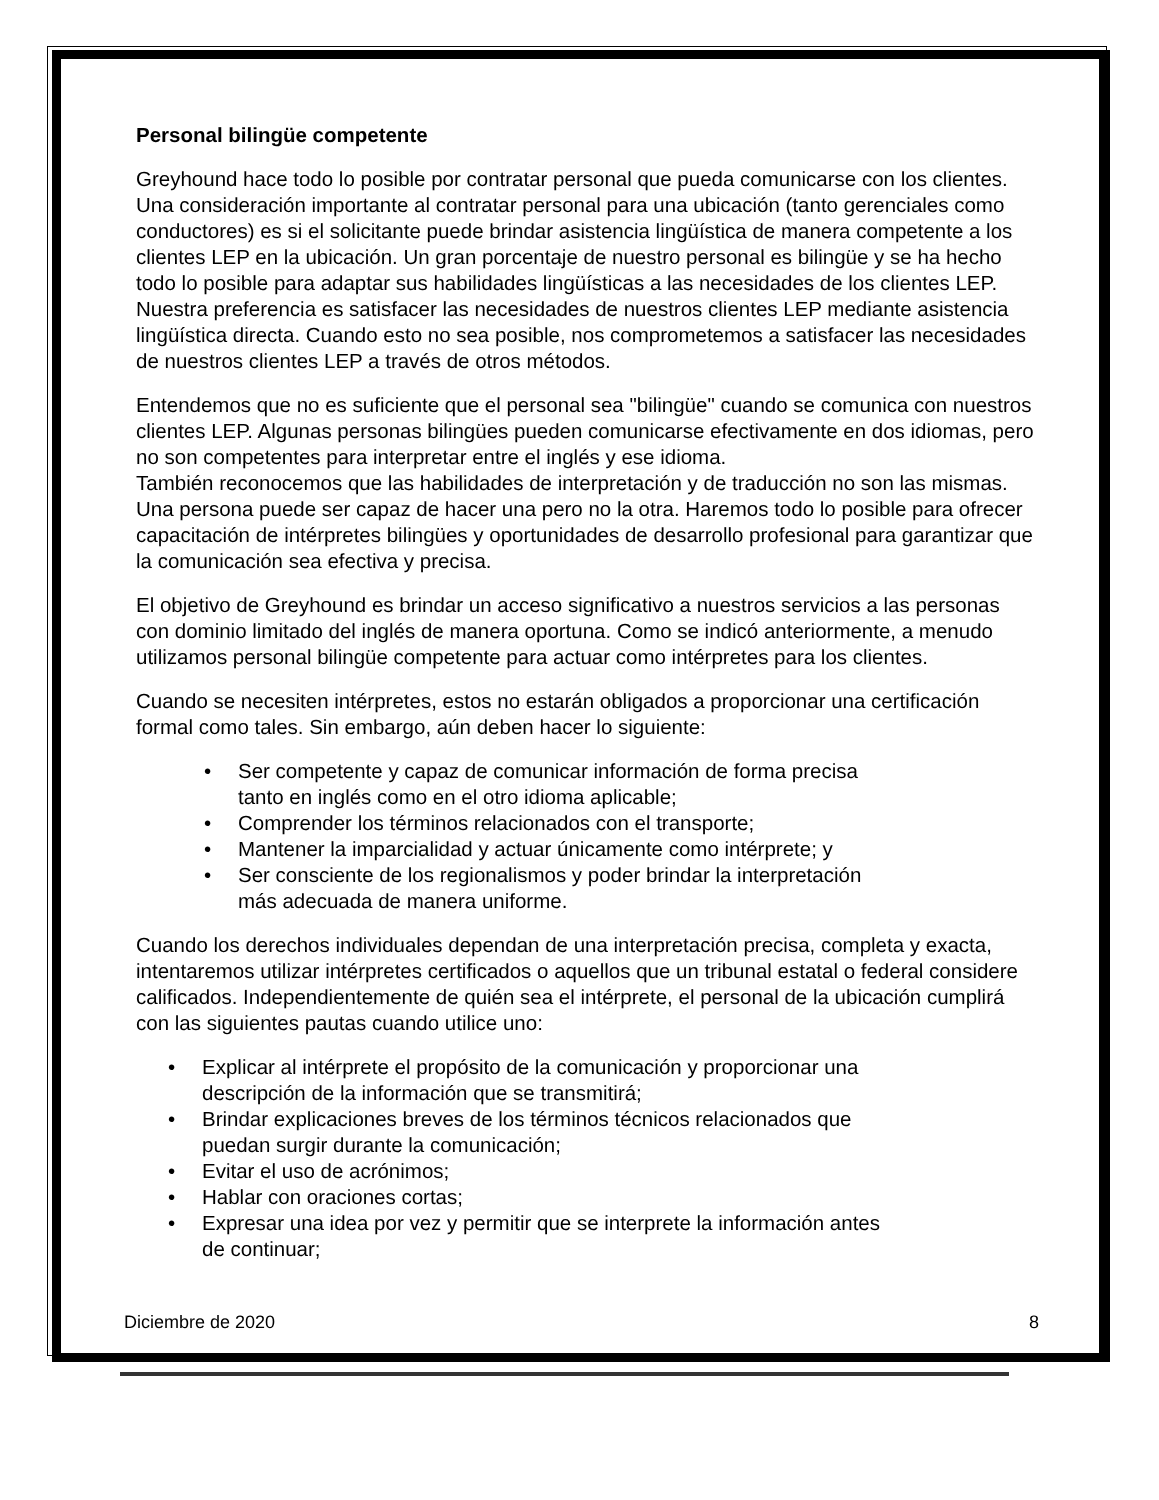Personal bilingüe competente
Greyhound hace todo lo posible por contratar personal que pueda comunicarse con los clientes. Una consideración importante al contratar personal para una ubicación (tanto gerenciales como conductores) es si el solicitante puede brindar asistencia lingüística de manera competente a los clientes LEP en la ubicación. Un gran porcentaje de nuestro personal es bilingüe y se ha hecho todo lo posible para adaptar sus habilidades lingüísticas a las necesidades de los clientes LEP. Nuestra preferencia es satisfacer las necesidades de nuestros clientes LEP mediante asistencia lingüística directa. Cuando esto no sea posible, nos comprometemos a satisfacer las necesidades de nuestros clientes LEP a través de otros métodos.
Entendemos que no es suficiente que el personal sea "bilingüe" cuando se comunica con nuestros clientes LEP. Algunas personas bilingües pueden comunicarse efectivamente en dos idiomas, pero no son competentes para interpretar entre el inglés y ese idioma.
También reconocemos que las habilidades de interpretación y de traducción no son las mismas. Una persona puede ser capaz de hacer una pero no la otra. Haremos todo lo posible para ofrecer capacitación de intérpretes bilingües y oportunidades de desarrollo profesional para garantizar que la comunicación sea efectiva y precisa.
El objetivo de Greyhound es brindar un acceso significativo a nuestros servicios a las personas con dominio limitado del inglés de manera oportuna. Como se indicó anteriormente, a menudo utilizamos personal bilingüe competente para actuar como intérpretes para los clientes.
Cuando se necesiten intérpretes, estos no estarán obligados a proporcionar una certificación formal como tales. Sin embargo, aún deben hacer lo siguiente:
• Ser competente y capaz de comunicar información de forma precisa
tanto en inglés como en el otro idioma aplicable;
• Comprender los términos relacionados con el transporte;
• Mantener la imparcialidad y actuar únicamente como intérprete; y
• Ser consciente de los regionalismos y poder brindar la interpretación
más adecuada de manera uniforme.
Cuando los derechos individuales dependan de una interpretación precisa, completa y exacta, intentaremos utilizar intérpretes certificados o aquellos que un tribunal estatal o federal considere calificados. Independientemente de quién sea el intérprete, el personal de la ubicación cumplirá con las siguientes pautas cuando utilice uno:
• Explicar al intérprete el propósito de la comunicación y proporcionar una
descripción de la información que se transmitirá;
• Brindar explicaciones breves de los términos técnicos relacionados que
puedan surgir durante la comunicación;
• Evitar el uso de acrónimos;
• Hablar con oraciones cortas;
• Expresar una idea por vez y permitir que se interprete la información antes
de continuar;
Diciembre de 2020 8